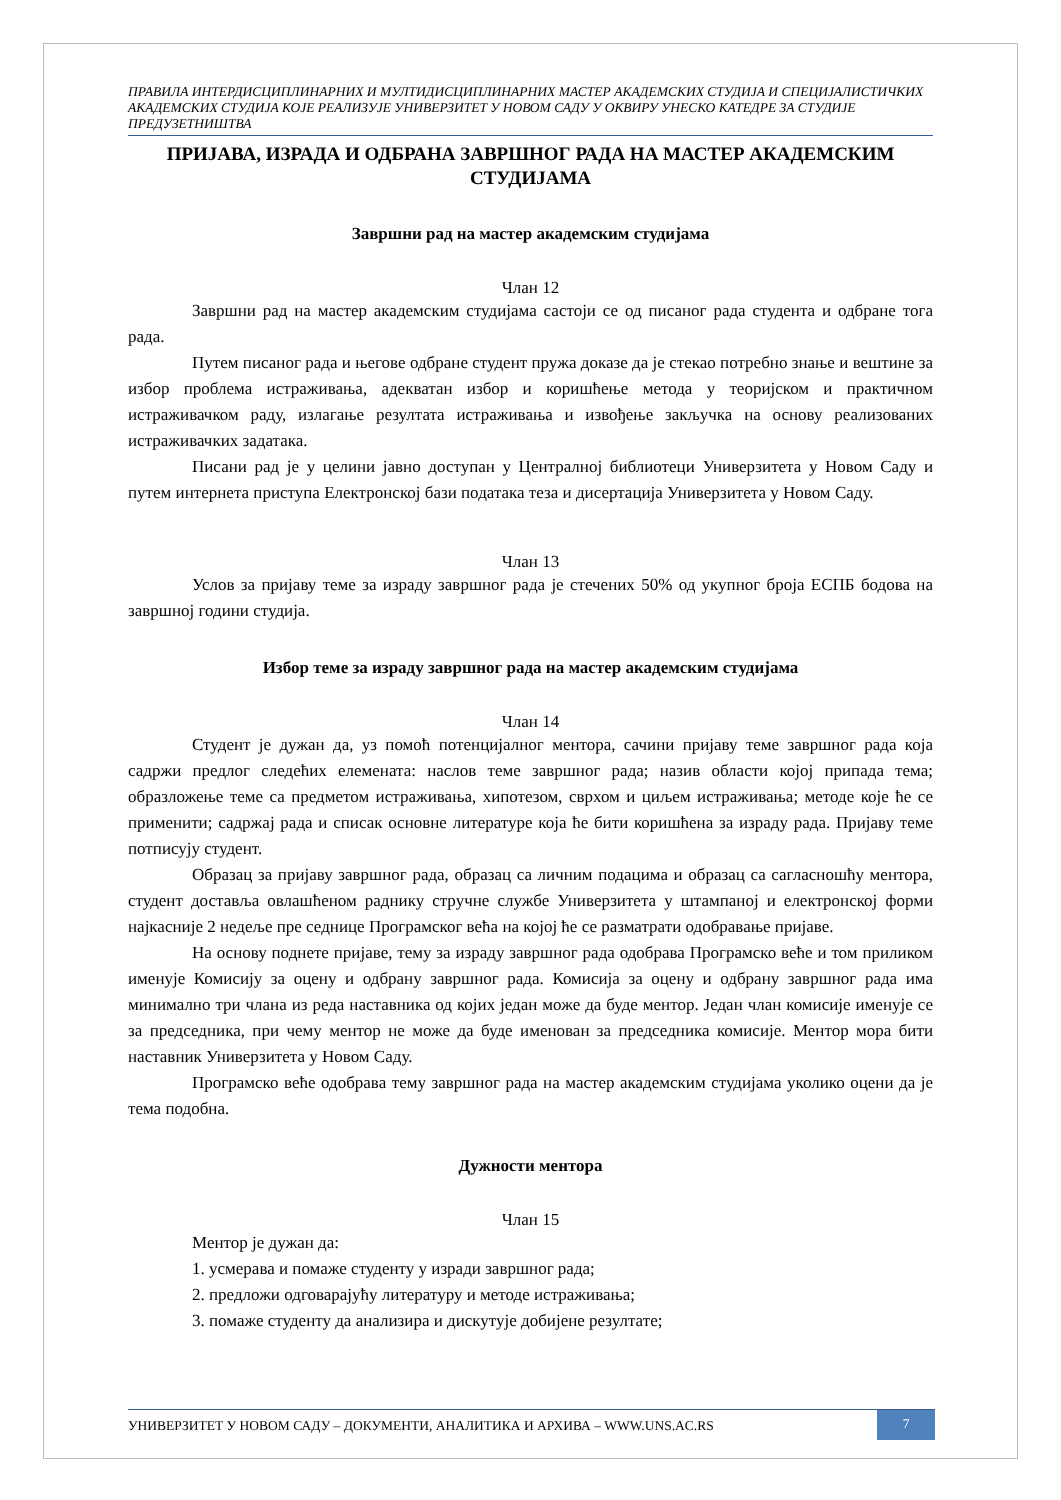ПРАВИЛА ИНТЕРДИСЦИПЛИНАРНИХ И МУЛТИДИСЦИПЛИНАРНИХ МАСТЕР АКАДЕМСКИХ СТУДИЈА И СПЕЦИЈАЛИСТИЧКИХ АКАДЕМСКИХ СТУДИЈА КОЈЕ РЕАЛИЗУЈЕ УНИВЕРЗИТЕТ У НОВОМ САДУ У ОКВИРУ УНЕСКО КАТЕДРЕ ЗА СТУДИЈЕ ПРЕДУЗЕТНИШТВА
ПРИЈАВА, ИЗРАДА И ОДБРАНА ЗАВРШНОГ РАДА НА МАСТЕР АКАДЕМСКИМ СТУДИЈАМА
Завршни рад на мастер академским студијама
Члан 12
Завршни рад на мастер академским студијама састоји се од писаног рада студента и одбране тога рада.
Путем писаног рада и његове одбране студент пружа доказе да је стекао потребно знање и вештине за избор проблема истраживања, адекватан избор и коришћење метода у теоријском и практичном истраживачком раду, излагање резултата истраживања и извођење закључка на основу реализованих истраживачких задатака.
Писани рад је у целини јавно доступан у Централној библиотеци Универзитета у Новом Саду и путем интернета приступа Електронској бази података теза и дисертација Универзитета у Новом Саду.
Члан 13
Услов за пријаву теме за израду завршног рада је стечених 50% од укупног броја ЕСПБ бодова на завршној години студија.
Избор теме за израду завршног рада на мастер академским студијама
Члан 14
Студент је дужан да, уз помоћ потенцијалног ментора, сачини пријаву теме завршног рада која садржи предлог следећих елемената: наслов теме завршног рада; назив области којој припада тема; образложење теме са предметом истраживања, хипотезом, сврхом и циљем истраживања; методе које ће се применити; садржај рада и списак основне литературе која ће бити коришћена за израду рада. Пријаву теме потписују студент.
Образац за пријаву завршног рада, образац са личним подацима и образац са сагласношћу ментора, студент доставља овлашћеном раднику стручне службе Универзитета у штампаној и електронској форми најкасније 2 недеље пре седнице Програмског већа на којој ће се разматрати одобравање пријаве.
На основу поднете пријаве, тему за израду завршног рада одобрава Програмско веће и том приликом именује Комисију за оцену и одбрану завршног рада. Комисија за оцену и одбрану завршног рада има минимално три члана из реда наставника од којих један може да буде ментор. Један члан комисије именује се за председника, при чему ментор не може да буде именован за председника комисије. Ментор мора бити наставник Универзитета у Новом Саду.
Програмско веће одобрава тему завршног рада на мастер академским студијама уколико оцени да је тема подобна.
Дужности ментора
Члан 15
Ментор је дужан да:
1. усмерава и помаже студенту у изради завршног рада;
2. предложи одговарајућу литературу и методе истраживања;
3. помаже студенту да анализира и дискутује добијене резултате;
УНИВЕРЗИТЕТ У НОВОМ САДУ – ДОКУМЕНТИ, АНАЛИТИКА И АРХИВА – WWW.UNS.AC.RS
7